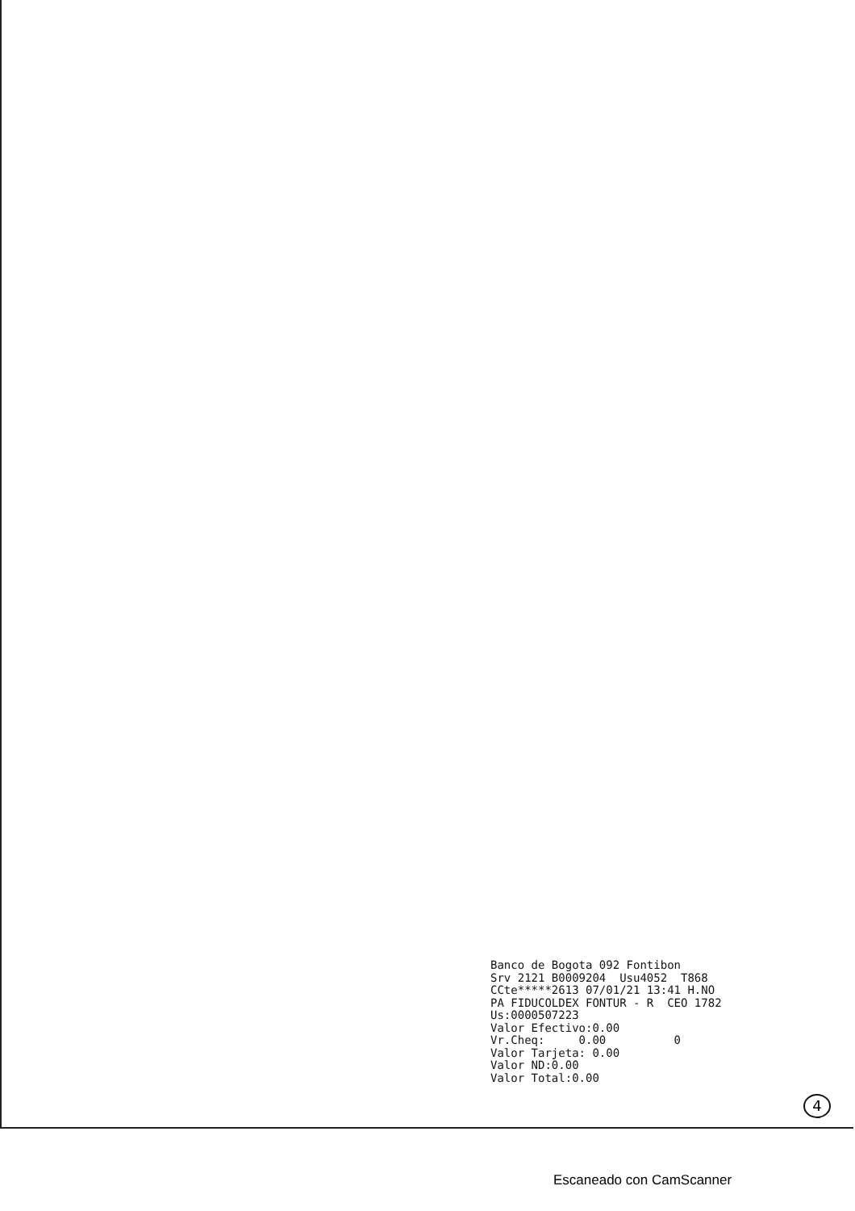Banco de Bogota 092 Fontibon
Srv 2121 B0009204  Usu4052  T868
CCte*****2613 07/01/21 13:41 H.NO
PA FIDUCOLDEX FONTUR - R  CEO 1782
Us:0000507223
Valor Efectivo:0.00
Vr.Cheq:     0.00          0
Valor Tarjeta: 0.00
Valor ND:0.00
Valor Total:0.00
4
Escaneado con CamScanner